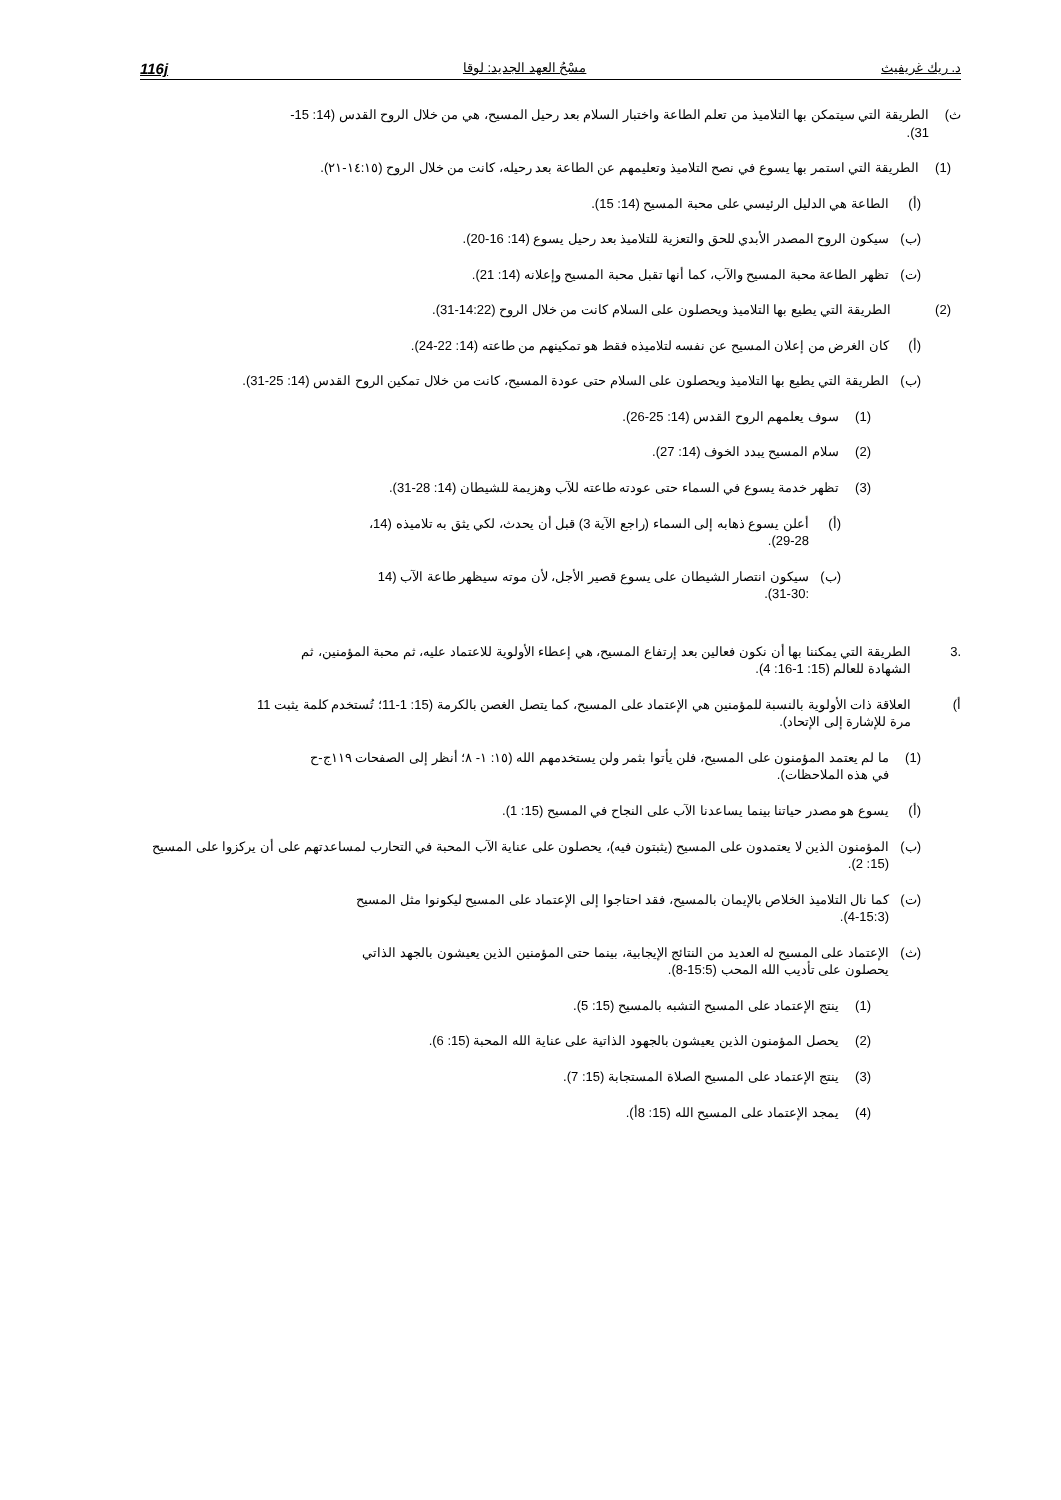د. ريك غريفيث مسْحُ العهد الجديد: لوقا 116j
ث) الطريقة التي سيتمكن بها التلاميذ من تعلم الطاعة واختبار السلام بعد رحيل المسيح، هي من خلال الروح القدس (14: 15-31).
(1) الطريقة التي استمر بها يسوع في نصح التلاميذ وتعليمهم عن الطاعة بعد رحيله، كانت من خلال الروح (١٤:١٥-٢١).
(أ) الطاعة هي الدليل الرئيسي على محبة المسيح (14: 15).
(ب) سيكون الروح المصدر الأبدي للحق والتعزية للتلاميذ بعد رحيل يسوع (14: 16-20).
(ت) تظهر الطاعة محبة المسيح والآب، كما أنها تقبل محبة المسيح وإعلانه (14: 21).
(2) الطريقة التي يطيع بها التلاميذ ويحصلون على السلام كانت من خلال الروح (14:22-31).
(أ) كان الغرض من إعلان المسيح عن نفسه لتلاميذه فقط هو تمكينهم من طاعته (14: 22-24).
(ب) الطريقة التي يطيع بها التلاميذ ويحصلون على السلام حتى عودة المسيح، كانت من خلال تمكين الروح القدس (14: 25-31).
(1) سوف يعلمهم الروح القدس (14: 25-26).
(2) سلام المسيح يبدد الخوف (14: 27).
(3) تظهر خدمة يسوع في السماء حتى عودته طاعته للآب وهزيمة للشيطان (14: 28-31).
(أ) أعلن يسوع ذهابه إلى السماء (راجع الآية 3) قبل أن يحدث، لكي يثق به تلاميذه (14، 28-29).
(ب) سيكون انتصار الشيطان على يسوع قصير الأجل، لأن موته سيظهر طاعة الآب (14 :30-31).
.3 الطريقة التي يمكننا بها أن نكون فعالين بعد إرتفاع المسيح، هي إعطاء الأولوية للاعتماد عليه، ثم محبة المؤمنين، ثم الشهادة للعالم (15: 1-16: 4).
أ) العلاقة ذات الأولوية بالنسبة للمؤمنين هي الإعتماد على المسيح، كما يتصل الغصن بالكرمة (15: 1-11؛ تُستخدم كلمة يثبت 11 مرة للإشارة إلى الإتحاد).
(1) ما لم يعتمد المؤمنون على المسيح، فلن يأتوا بثمر ولن يستخدمهم الله (١٥: ١- ٨؛ أنظر إلى الصفحات ١١٩ج-ح في هذه الملاحظات).
(أ) يسوع هو مصدر حياتنا بينما يساعدنا الآب على النجاح في المسيح (15: 1).
(ب) المؤمنون الذين لا يعتمدون على المسيح (يثبتون فيه)، يحصلون على عناية الآب المحبة في التحارب لمساعدتهم على أن يركزوا على المسيح (15: 2).
(ت) كما نال التلاميذ الخلاص بالإيمان بالمسيح، فقد احتاجوا إلى الإعتماد على المسيح ليكونوا مثل المسيح (15:3-4).
(ث) الإعتماد على المسيح له العديد من النتائج الإيجابية، بينما حتى المؤمنين الذين يعيشون بالجهد الذاتي يحصلون على تأديب الله المحب (15:5-8).
(1) ينتج الإعتماد على المسيح التشبه بالمسيح (15: 5).
(2) يحصل المؤمنون الذين يعيشون بالجهود الذاتية على عناية الله المحبة (15: 6).
(3) ينتج الإعتماد على المسيح الصلاة المستجابة (15: 7).
(4) يمجد الإعتماد على المسيح الله (15: 8أ).